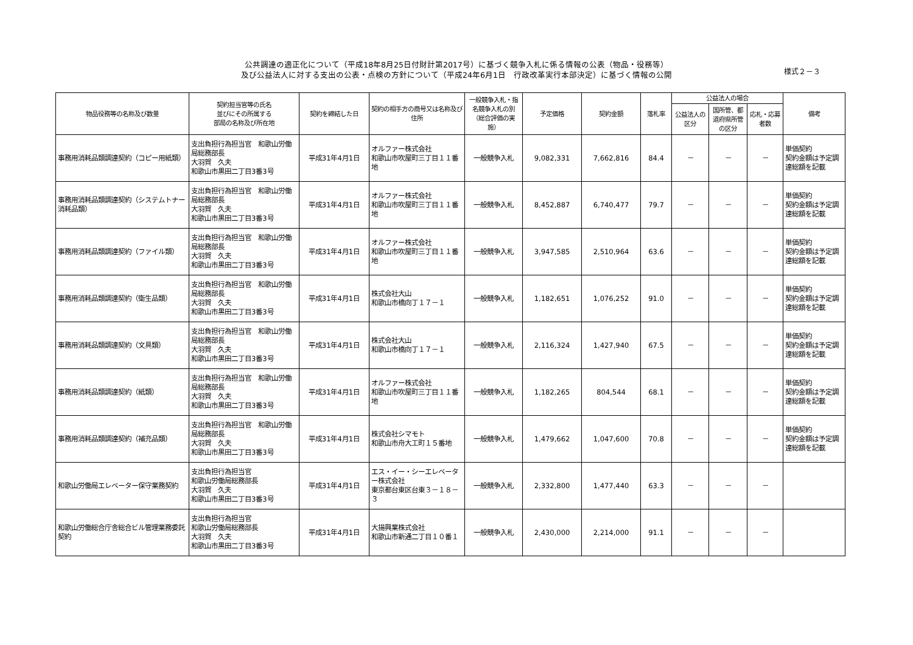公共調達の適正化について（平成18年8月25日付財計第2017号）に基づく競争入札に係る情報の公表（物品・役務等）
及び公益法人に対する支出の公表・点検の方針について（平成24年6月1日　行政改革実行本部決定）に基づく情報の公開
様式２－３
| 物品役務等の名称及び数量 | 契約担当官等の氏名 並びにその所属する 部局の名称及び所在地 | 契約を締結した日 | 契約の相手方の商号又は名称及び住所 | 一般競争入札・指名競争入札の別（総合評価の実施） | 予定価格 | 契約金額 | 落札率 | 公益法人の場合 | | | 備考 |
| --- | --- | --- | --- | --- | --- | --- | --- | --- | --- | --- | --- |
| | | | | | | | | 公益法人の区分 | 国所管、都道府県所管の区分 | 応札・応募者数 | |
| 事務用消耗品類調達契約（コピー用紙類） | 支出負担行為担当官 和歌山労働局総務部長 大羽賀 久夫 和歌山市黒田二丁目3番3号 | 平成31年4月1日 | オルファー株式会社 和歌山市吹屋町三丁目１１番地 | 一般競争入札 | 9,082,331 | 7,662,816 | 84.4 | － | － | － | 単価契約 契約金額は予定調達総額を記載 |
| 事務用消耗品類調達契約（システムトナー消耗品類） | 支出負担行為担当官 和歌山労働局総務部長 大羽賀 久夫 和歌山市黒田二丁目3番3号 | 平成31年4月1日 | オルファー株式会社 和歌山市吹屋町三丁目１１番地 | 一般競争入札 | 8,452,887 | 6,740,477 | 79.7 | － | － | － | 単価契約 契約金額は予定調達総額を記載 |
| 事務用消耗品類調達契約（ファイル類） | 支出負担行為担当官 和歌山労働局総務部長 大羽賀 久夫 和歌山市黒田二丁目3番3号 | 平成31年4月1日 | オルファー株式会社 和歌山市吹屋町三丁目１１番地 | 一般競争入札 | 3,947,585 | 2,510,964 | 63.6 | － | － | － | 単価契約 契約金額は予定調達総額を記載 |
| 事務用消耗品類調達契約（衛生品類） | 支出負担行為担当官 和歌山労働局総務部長 大羽賀 久夫 和歌山市黒田二丁目3番3号 | 平成31年4月1日 | 株式会社大山 和歌山市橋向丁１７－１ | 一般競争入札 | 1,182,651 | 1,076,252 | 91.0 | － | － | － | 単価契約 契約金額は予定調達総額を記載 |
| 事務用消耗品類調達契約（文具類） | 支出負担行為担当官 和歌山労働局総務部長 大羽賀 久夫 和歌山市黒田二丁目3番3号 | 平成31年4月1日 | 株式会社大山 和歌山市橋向丁１７－１ | 一般競争入札 | 2,116,324 | 1,427,940 | 67.5 | － | － | － | 単価契約 契約金額は予定調達総額を記載 |
| 事務用消耗品類調達契約（紙類） | 支出負担行為担当官 和歌山労働局総務部長 大羽賀 久夫 和歌山市黒田二丁目3番3号 | 平成31年4月1日 | オルファー株式会社 和歌山市吹屋町三丁目１１番地 | 一般競争入札 | 1,182,265 | 804,544 | 68.1 | － | － | － | 単価契約 契約金額は予定調達総額を記載 |
| 事務用消耗品類調達契約（補充品類） | 支出負担行為担当官 和歌山労働局総務部長 大羽賀 久夫 和歌山市黒田二丁目3番3号 | 平成31年4月1日 | 株式会社シマモト 和歌山市舟大工町１５番地 | 一般競争入札 | 1,479,662 | 1,047,600 | 70.8 | － | － | － | 単価契約 契約金額は予定調達総額を記載 |
| 和歌山労働局エレベーター保守業務契約 | 支出負担行為担当官 和歌山労働局総務部長 大羽賀 久夫 和歌山市黒田二丁目3番3号 | 平成31年4月1日 | エス・イー・シーエレベーター株式会社 東京都台東区台東３－１８－３ | 一般競争入札 | 2,332,800 | 1,477,440 | 63.3 | － | － | － | |
| 和歌山労働総合庁舎総合ビル管理業務委託契約 | 支出負担行為担当官 和歌山労働局総務部長 大羽賀 久夫 和歌山市黒田二丁目3番3号 | 平成31年4月1日 | 大揚興業株式会社 和歌山市新通二丁目１０番１ | 一般競争入札 | 2,430,000 | 2,214,000 | 91.1 | － | － | － | |